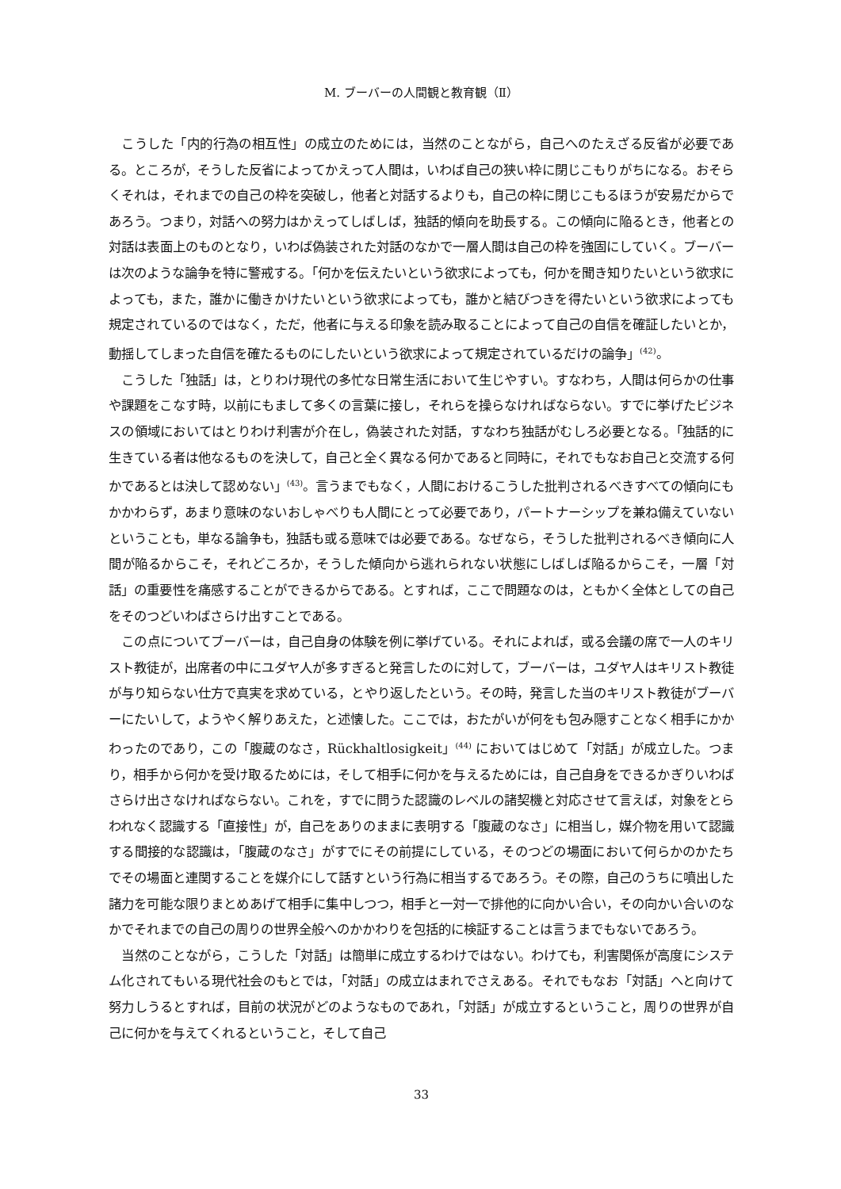M. ブーバーの人間観と教育観（Ⅱ）
こうした「内的行為の相互性」の成立のためには，当然のことながら，自己へのたえざる反省が必要である。ところが，そうした反省によってかえって人間は，いわば自己の狭い枠に閉じこもりがちになる。おそらくそれは，それまでの自己の枠を突破し，他者と対話するよりも，自己の枠に閉じこもるほうが安易だからであろう。つまり，対話への努力はかえってしばしば，独話的傾向を助長する。この傾向に陥るとき，他者との対話は表面上のものとなり，いわば偽装された対話のなかで一層人間は自己の枠を強固にしていく。ブーバーは次のような論争を特に警戒する。「何かを伝えたいという欲求によっても，何かを聞き知りたいという欲求によっても，また，誰かに働きかけたいという欲求によっても，誰かと結びつきを得たいという欲求によっても規定されているのではなく，ただ，他者に与える印象を読み取ることによって自己の自信を確証したいとか，動揺してしまった自信を確たるものにしたいという欲求によって規定されているだけの論争」<sup>(42)</sup>。
こうした「独話」は，とりわけ現代の多忙な日常生活において生じやすい。すなわち，人間は何らかの仕事や課題をこなす時，以前にもまして多くの言葉に接し，それらを操らなければならない。すでに挙げたビジネスの領域においてはとりわけ利害が介在し，偽装された対話，すなわち独話がむしろ必要となる。「独話的に生きている者は他なるものを決して，自己と全く異なる何かであると同時に，それでもなお自己と交流する何かであるとは決して認めない」<sup>(43)</sup>。言うまでもなく，人間におけるこうした批判されるべきすべての傾向にもかかわらず，あまり意味のないおしゃべりも人間にとって必要であり，パートナーシップを兼ね備えていないということも，単なる論争も，独話も或る意味では必要である。なぜなら，そうした批判されるべき傾向に人間が陥るからこそ，それどころか，そうした傾向から逃れられない状態にしばしば陥るからこそ，一層「対話」の重要性を痛感することができるからである。とすれば，ここで問題なのは，ともかく全体としての自己をそのつどいわばさらけ出すことである。
この点についてブーバーは，自己自身の体験を例に挙げている。それによれば，或る会議の席で一人のキリスト教徒が，出席者の中にユダヤ人が多すぎると発言したのに対して，ブーバーは，ユダヤ人はキリスト教徒が与り知らない仕方で真実を求めている，とやり返したという。その時，発言した当のキリスト教徒がブーバーにたいして，ようやく解りあえた，と述懐した。ここでは，おたがいが何をも包み隠すことなく相手にかかわったのであり，この「腹蔵のなさ，Rückhaltlosigkeit」<sup>(44)</sup> においてはじめて「対話」が成立した。つまり，相手から何かを受け取るためには，そして相手に何かを与えるためには，自己自身をできるかぎりいわばさらけ出さなければならない。これを，すでに問うた認識のレベルの諸契機と対応させて言えば，対象をとらわれなく認識する「直接性」が，自己をありのままに表明する「腹蔵のなさ」に相当し，媒介物を用いて認識する間接的な認識は，「腹蔵のなさ」がすでにその前提にしている，そのつどの場面において何らかのかたちでその場面と連関することを媒介にして話すという行為に相当するであろう。その際，自己のうちに噴出した諸力を可能な限りまとめあげて相手に集中しつつ，相手と一対一で排他的に向かい合い，その向かい合いのなかでそれまでの自己の周りの世界全般へのかかわりを包括的に検証することは言うまでもないであろう。
当然のことながら，こうした「対話」は簡単に成立するわけではない。わけても，利害関係が高度にシステム化されてもいる現代社会のもとでは，「対話」の成立はまれでさえある。それでもなお「対話」へと向けて努力しうるとすれば，目前の状況がどのようなものであれ，「対話」が成立するということ，周りの世界が自己に何かを与えてくれるということ，そして自己
33